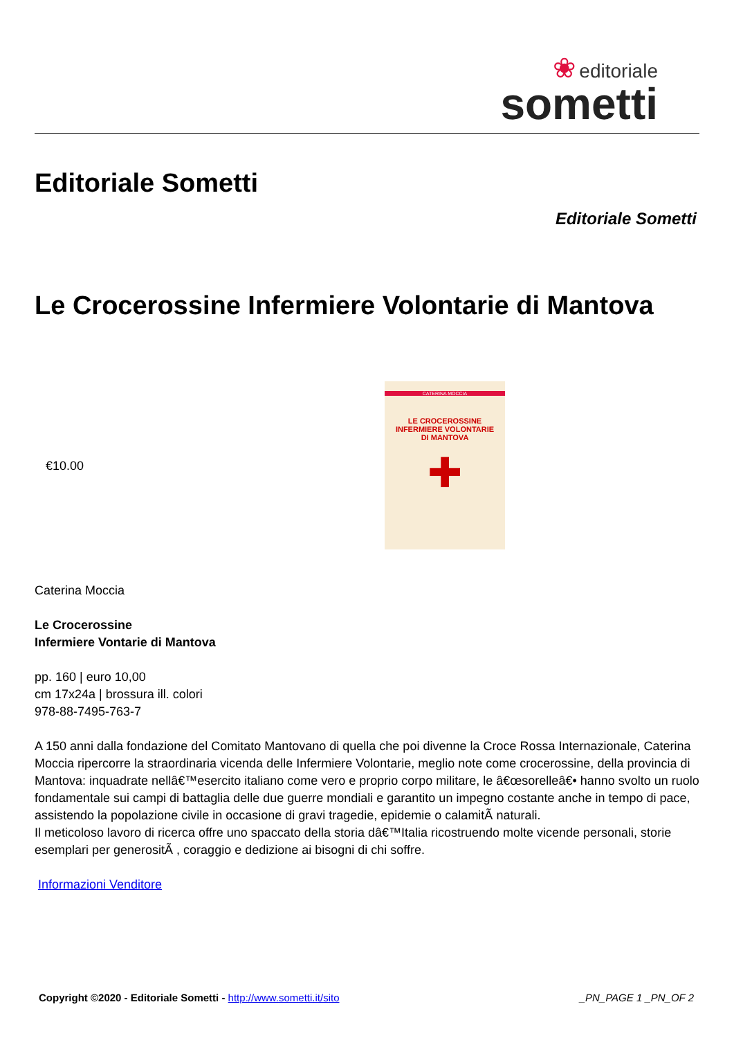❀ editoriale
sometti
Editoriale Sometti
Editoriale Sometti
Le Crocerossine Infermiere Volontarie di Mantova
€10.00
CATERINA MOCCIA
LE CROCEROSSINE
INFERMIERE VOLONTARIE
DI MANTOVA
✚
Caterina Moccia
Le Crocerossine
Infermiere Vontarie di Mantova
pp. 160 | euro 10,00
cm 17x24a | brossura ill. colori
978-88-7495-763-7
A 150 anni dalla fondazione del Comitato Mantovano di quella che poi divenne la Croce Rossa Internazionale, Caterina Moccia ripercorre la straordinaria vicenda delle Infermiere Volontarie, meglio note come crocerossine, della provincia di Mantova: inquadrate nellâ€™esercito italiano come vero e proprio corpo militare, le â€œsorelleâ€• hanno svolto un ruolo fondamentale sui campi di battaglia delle due guerre mondiali e garantito un impegno costante anche in tempo di pace, assistendo la popolazione civile in occasione di gravi tragedie, epidemie o calamitÃ naturali.
Il meticoloso lavoro di ricerca offre uno spaccato della storia dâ€™Italia ricostruendo molte vicende personali, storie esemplari per generositÃ , coraggio e dedizione ai bisogni di chi soffre.
Informazioni Venditore
Copyright ©2020 - Editoriale Sometti - http://www.sometti.it/sito _PN_PAGE 1 _PN_OF 2